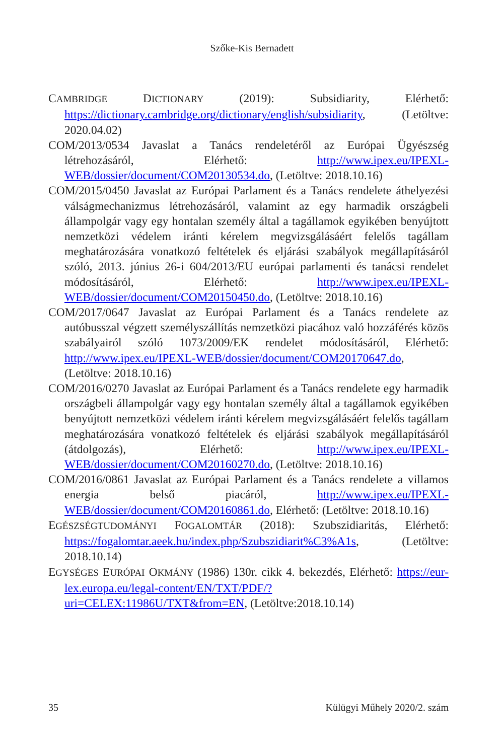Szőke-Kis Bernadett
CAMBRIDGE DICTIONARY (2019): Subsidiarity, Elérhető: https://dictionary.cambridge.org/dictionary/english/subsidiarity, (Letöltve: 2020.04.02)
COM/2013/0534 Javaslat a Tanács rendeletéről az Európai Ügyészség létrehozásáról, Elérhető: http://www.ipex.eu/IPEXL-WEB/dossier/document/COM20130534.do, (Letöltve: 2018.10.16)
COM/2015/0450 Javaslat az Európai Parlament és a Tanács rendelete áthelyezési válságmechanizmus létrehozásáról, valamint az egy harmadik országbeli állampolgár vagy egy hontalan személy által a tagállamok egyikében benyújtott nemzetközi védelem iránti kérelem megvizsgálásáért felelős tagállam meghatározására vonatkozó feltételek és eljárási szabályok megállapításáról szóló, 2013. június 26-i 604/2013/EU európai parlamenti és tanácsi rendelet módosításáról, Elérhető: http://www.ipex.eu/IPEXL-WEB/dossier/document/COM20150450.do, (Letöltve: 2018.10.16)
COM/2017/0647 Javaslat az Európai Parlament és a Tanács rendelete az autóbusszal végzett személyszállítás nemzetközi piacához való hozzáférés közös szabályairól szóló 1073/2009/EK rendelet módosításáról, Elérhető: http://www.ipex.eu/IPEXL-WEB/dossier/document/COM20170647.do, (Letöltve: 2018.10.16)
COM/2016/0270 Javaslat az Európai Parlament és a Tanács rendelete egy harmadik országbeli állampolgár vagy egy hontalan személy által a tagállamok egyikében benyújtott nemzetközi védelem iránti kérelem megvizsgálásáért felelős tagállam meghatározására vonatkozó feltételek és eljárási szabályok megállapításáról (átdolgozás), Elérhető: http://www.ipex.eu/IPEXL-WEB/dossier/document/COM20160270.do, (Letöltve: 2018.10.16)
COM/2016/0861 Javaslat az Európai Parlament és a Tanács rendelete a villamos energia belső piacáról, http://www.ipex.eu/IPEXL-WEB/dossier/document/COM20160861.do, Elérhető: (Letöltve: 2018.10.16)
EGÉSZSÉGTUDOMÁNYI FOGALOMTÁR (2018): Szubszidiaritás, Elérhető: https://fogalomtar.aeek.hu/index.php/Szubszidiarit%C3%A1s, (Letöltve: 2018.10.14)
EGYSÉGES EURÓPAI OKMÁNY (1986) 130r. cikk 4. bekezdés, Elérhető: https://eur-lex.europa.eu/legal-content/EN/TXT/PDF/?uri=CELEX:11986U/TXT&from=EN, (Letöltve:2018.10.14)
35 Külügyi Műhely 2020/2. szám